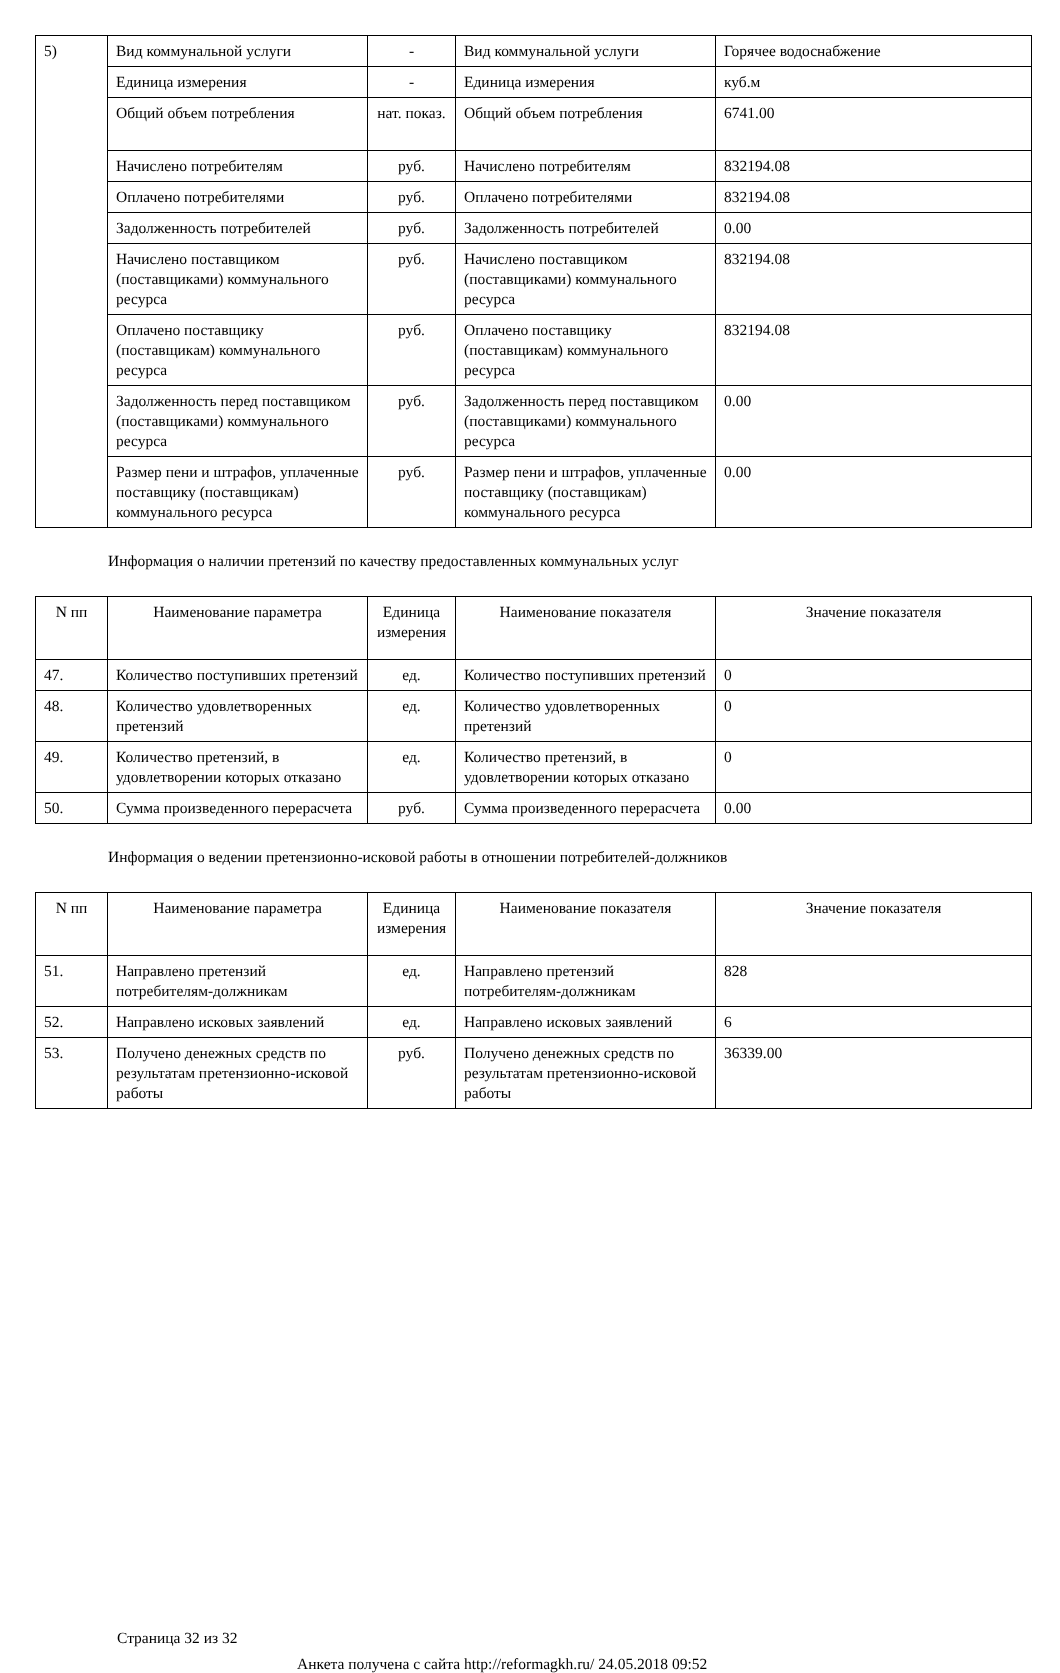| 5) | Вид коммунальной услуги | - | Вид коммунальной услуги | Горячее водоснабжение |
| | Единица измерения | - | Единица измерения | куб.м |
| | Общий объем потребления | нат. показ. | Общий объем потребления | 6741.00 |
| | Начислено потребителям | руб. | Начислено потребителям | 832194.08 |
| | Оплачено потребителями | руб. | Оплачено потребителями | 832194.08 |
| | Задолженность потребителей | руб. | Задолженность потребителей | 0.00 |
| | Начислено поставщиком (поставщиками) коммунального ресурса | руб. | Начислено поставщиком (поставщиками) коммунального ресурса | 832194.08 |
| | Оплачено поставщику (поставщикам) коммунального ресурса | руб. | Оплачено поставщику (поставщикам) коммунального ресурса | 832194.08 |
| | Задолженность перед поставщиком (поставщиками) коммунального ресурса | руб. | Задолженность перед поставщиком (поставщиками) коммунального ресурса | 0.00 |
| | Размер пени и штрафов, уплаченные поставщику (поставщикам) коммунального ресурса | руб. | Размер пени и штрафов, уплаченные поставщику (поставщикам) коммунального ресурса | 0.00 |
Информация о наличии претензий по качеству предоставленных коммунальных услуг
| N пп | Наименование параметра | Единица измерения | Наименование показателя | Значение показателя |
| --- | --- | --- | --- | --- |
| 47. | Количество поступивших претензий | ед. | Количество поступивших претензий | 0 |
| 48. | Количество удовлетворенных претензий | ед. | Количество удовлетворенных претензий | 0 |
| 49. | Количество претензий, в удовлетворении которых отказано | ед. | Количество претензий, в удовлетворении которых отказано | 0 |
| 50. | Сумма произведенного перерасчета | руб. | Сумма произведенного перерасчета | 0.00 |
Информация о ведении претензионно-исковой работы в отношении потребителей-должников
| N пп | Наименование параметра | Единица измерения | Наименование показателя | Значение показателя |
| --- | --- | --- | --- | --- |
| 51. | Направлено претензий потребителям-должникам | ед. | Направлено претензий потребителям-должникам | 828 |
| 52. | Направлено исковых заявлений | ед. | Направлено исковых заявлений | 6 |
| 53. | Получено денежных средств по результатам претензионно-исковой работы | руб. | Получено денежных средств по результатам претензионно-исковой работы | 36339.00 |
Страница 32 из 32
Анкета получена с сайта http://reformagkh.ru/ 24.05.2018 09:52